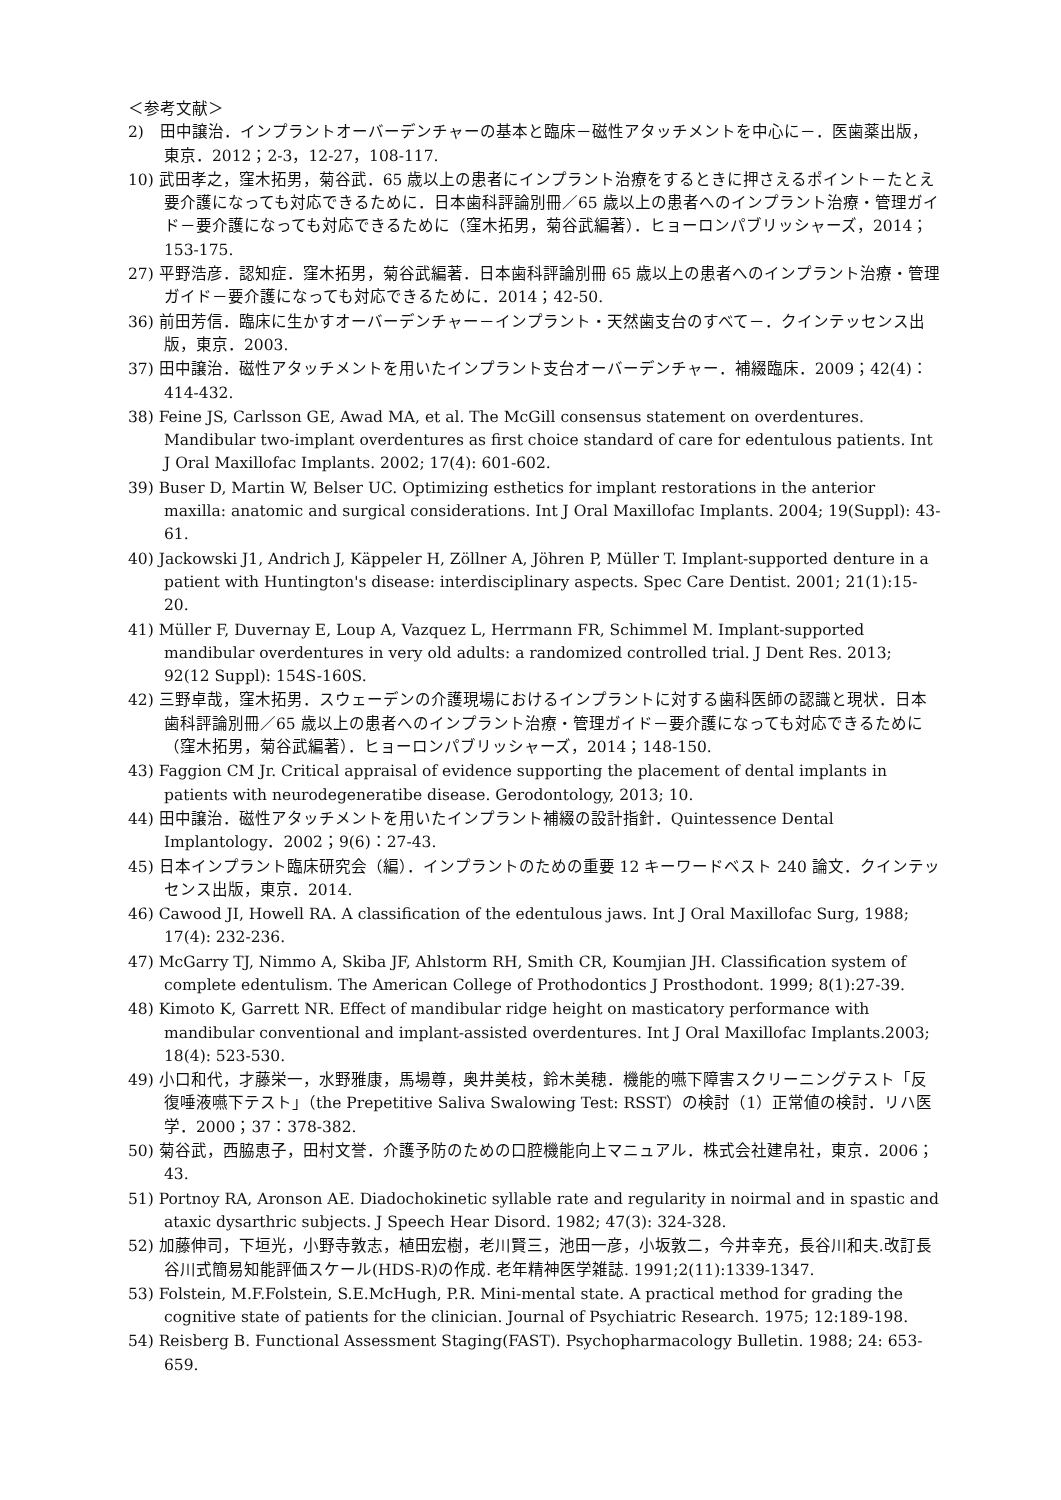＜参考文献＞
2)　田中譲治．インプラントオーバーデンチャーの基本と臨床－磁性アタッチメントを中心に－．医歯薬出版，東京．2012；2-3，12-27，108-117.
10) 武田孝之，窪木拓男，菊谷武．65 歳以上の患者にインプラント治療をするときに押さえるポイント－たとえ要介護になっても対応できるために．日本歯科評論別冊／65 歳以上の患者へのインプラント治療・管理ガイド－要介護になっても対応できるために（窪木拓男，菊谷武編著）．ヒョーロンパブリッシャーズ，2014；153-175.
27) 平野浩彦．認知症．窪木拓男，菊谷武編著．日本歯科評論別冊 65 歳以上の患者へのインプラント治療・管理ガイド－要介護になっても対応できるために．2014；42-50.
36) 前田芳信．臨床に生かすオーバーデンチャー－インプラント・天然歯支台のすべて－．クインテッセンス出版，東京．2003.
37) 田中譲治．磁性アタッチメントを用いたインプラント支台オーバーデンチャー．補綴臨床．2009；42(4)：414-432.
38) Feine JS, Carlsson GE, Awad MA, et al. The McGill consensus statement on overdentures. Mandibular two-implant overdentures as first choice standard of care for edentulous patients. Int J Oral Maxillofac Implants. 2002; 17(4): 601-602.
39) Buser D, Martin W, Belser UC. Optimizing esthetics for implant restorations in the anterior maxilla: anatomic and surgical considerations. Int J Oral Maxillofac Implants. 2004; 19(Suppl): 43-61.
40) Jackowski J1, Andrich J, Käppeler H, Zöllner A, Jöhren P, Müller T. Implant-supported denture in a patient with Huntington's disease: interdisciplinary aspects. Spec Care Dentist. 2001; 21(1):15-20.
41) Müller F, Duvernay E, Loup A, Vazquez L, Herrmann FR, Schimmel M. Implant-supported mandibular overdentures in very old adults: a randomized controlled trial. J Dent Res. 2013; 92(12 Suppl): 154S-160S.
42) 三野卓哉，窪木拓男．スウェーデンの介護現場におけるインプラントに対する歯科医師の認識と現状．日本歯科評論別冊／65 歳以上の患者へのインプラント治療・管理ガイド－要介護になっても対応できるために（窪木拓男，菊谷武編著）．ヒョーロンパブリッシャーズ，2014；148-150.
43) Faggion CM Jr. Critical appraisal of evidence supporting the placement of dental implants in patients with neurodegeneratibe disease. Gerodontology, 2013; 10.
44) 田中譲治．磁性アタッチメントを用いたインプラント補綴の設計指針．Quintessence Dental Implantology．2002；9(6)：27-43.
45) 日本インプラント臨床研究会（編）．インプラントのための重要 12 キーワードベスト 240 論文．クインテッセンス出版，東京．2014.
46) Cawood JI, Howell RA. A classification of the edentulous jaws. Int J Oral Maxillofac Surg, 1988; 17(4): 232-236.
47) McGarry TJ, Nimmo A, Skiba JF, Ahlstorm RH, Smith CR, Koumjian JH. Classification system of complete edentulism. The American College of Prothodontics J Prosthodont. 1999; 8(1):27-39.
48) Kimoto K, Garrett NR. Effect of mandibular ridge height on masticatory performance with mandibular conventional and implant-assisted overdentures. Int J Oral Maxillofac Implants.2003; 18(4): 523-530.
49) 小口和代，才藤栄一，水野雅康，馬場尊，奥井美枝，鈴木美穂．機能的嚥下障害スクリーニングテスト「反復唾液嚥下テスト」（the Prepetitive Saliva Swalowing Test: RSST）の検討（1）正常値の検討．リハ医学．2000；37：378-382.
50) 菊谷武，西脇恵子，田村文誉．介護予防のための口腔機能向上マニュアル．株式会社建帛社，東京．2006；43.
51) Portnoy RA, Aronson AE. Diadochokinetic syllable rate and regularity in noirmal and in spastic and ataxic dysarthric subjects. J Speech Hear Disord. 1982; 47(3): 324-328.
52) 加藤伸司，下垣光，小野寺敦志，植田宏樹，老川賢三，池田一彦，小坂敦二，今井幸充，長谷川和夫.改訂長谷川式簡易知能評価スケール(HDS-R)の作成. 老年精神医学雑誌. 1991;2(11):1339-1347.
53) Folstein, M.F.Folstein, S.E.McHugh, P.R. Mini-mental state. A practical method for grading the cognitive state of patients for the clinician. Journal of Psychiatric Research. 1975; 12:189-198.
54) Reisberg B. Functional Assessment Staging(FAST). Psychopharmacology Bulletin. 1988; 24: 653-659.